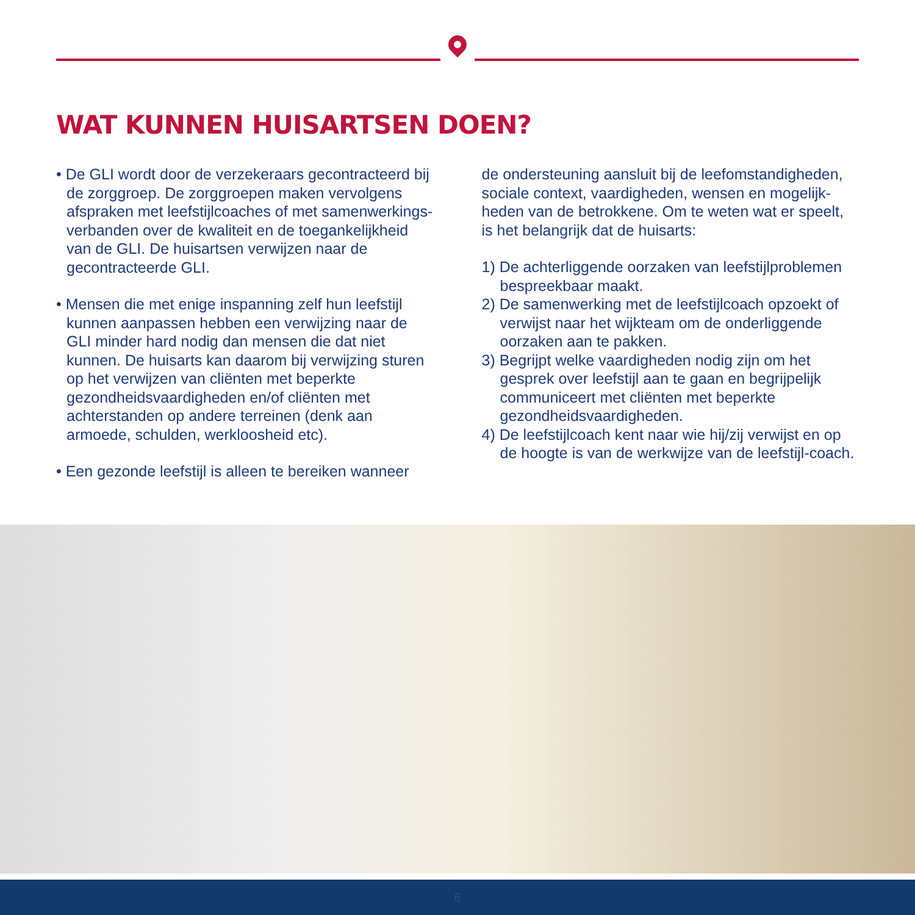WAT KUNNEN HUISARTSEN DOEN?
• De GLI wordt door de verzekeraars gecontracteerd bij de zorggroep. De zorggroepen maken vervolgens afspraken met leefstijlcoaches of met samenwerkings-verbanden over de kwaliteit en de toegankelijkheid van de GLI. De huisartsen verwijzen naar de gecontracteerde GLI.
• Mensen die met enige inspanning zelf hun leefstijl kunnen aanpassen hebben een verwijzing naar de GLI minder hard nodig dan mensen die dat niet kunnen. De huisarts kan daarom bij verwijzing sturen op het verwijzen van cliënten met beperkte gezondheidsvaardigheden en/of cliënten met achterstanden op andere terreinen (denk aan armoede, schulden, werkloosheid etc).
• Een gezonde leefstijl is alleen te bereiken wanneer
de ondersteuning aansluit bij de leefomstandigheden, sociale context, vaardigheden, wensen en mogelijk-heden van de betrokkene. Om te weten wat er speelt, is het belangrijk dat de huisarts:
1) De achterliggende oorzaken van leefstijlproblemen bespreekbaar maakt.
2) De samenwerking met de leefstijlcoach opzoekt of verwijst naar het wijkteam om de onderliggende oorzaken aan te pakken.
3) Begrijpt welke vaardigheden nodig zijn om het gesprek over leefstijl aan te gaan en begrijpelijk communiceert met cliënten met beperkte gezondheidsvaardigheden.
4) De leefstijlcoach kent naar wie hij/zij verwijst en op de hoogte is van de werkwijze van de leefstijl-coach.
6